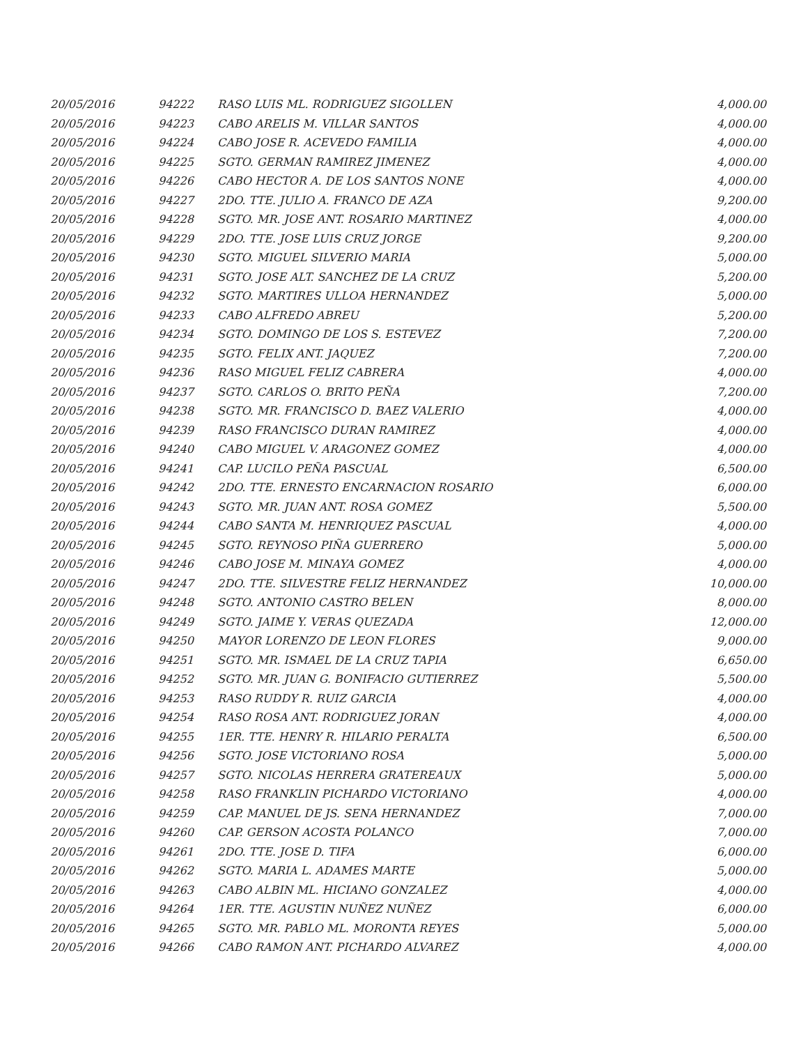| 20/05/2016 | 94222 | RASO LUIS ML. RODRIGUEZ SIGOLLEN | 4,000.00 |
| 20/05/2016 | 94223 | CABO ARELIS M. VILLAR SANTOS | 4,000.00 |
| 20/05/2016 | 94224 | CABO JOSE R. ACEVEDO FAMILIA | 4,000.00 |
| 20/05/2016 | 94225 | SGTO. GERMAN RAMIREZ JIMENEZ | 4,000.00 |
| 20/05/2016 | 94226 | CABO HECTOR A. DE LOS SANTOS NONE | 4,000.00 |
| 20/05/2016 | 94227 | 2DO. TTE. JULIO A. FRANCO DE AZA | 9,200.00 |
| 20/05/2016 | 94228 | SGTO. MR. JOSE ANT. ROSARIO MARTINEZ | 4,000.00 |
| 20/05/2016 | 94229 | 2DO. TTE. JOSE LUIS CRUZ JORGE | 9,200.00 |
| 20/05/2016 | 94230 | SGTO. MIGUEL SILVERIO MARIA | 5,000.00 |
| 20/05/2016 | 94231 | SGTO. JOSE ALT. SANCHEZ DE LA CRUZ | 5,200.00 |
| 20/05/2016 | 94232 | SGTO. MARTIRES ULLOA HERNANDEZ | 5,000.00 |
| 20/05/2016 | 94233 | CABO ALFREDO ABREU | 5,200.00 |
| 20/05/2016 | 94234 | SGTO. DOMINGO DE LOS S. ESTEVEZ | 7,200.00 |
| 20/05/2016 | 94235 | SGTO. FELIX ANT. JAQUEZ | 7,200.00 |
| 20/05/2016 | 94236 | RASO MIGUEL FELIZ CABRERA | 4,000.00 |
| 20/05/2016 | 94237 | SGTO. CARLOS O. BRITO PEÑA | 7,200.00 |
| 20/05/2016 | 94238 | SGTO. MR. FRANCISCO D. BAEZ VALERIO | 4,000.00 |
| 20/05/2016 | 94239 | RASO FRANCISCO DURAN RAMIREZ | 4,000.00 |
| 20/05/2016 | 94240 | CABO MIGUEL V. ARAGONEZ GOMEZ | 4,000.00 |
| 20/05/2016 | 94241 | CAP. LUCILO PEÑA PASCUAL | 6,500.00 |
| 20/05/2016 | 94242 | 2DO. TTE. ERNESTO ENCARNACION ROSARIO | 6,000.00 |
| 20/05/2016 | 94243 | SGTO. MR. JUAN ANT. ROSA GOMEZ | 5,500.00 |
| 20/05/2016 | 94244 | CABO SANTA M. HENRIQUEZ PASCUAL | 4,000.00 |
| 20/05/2016 | 94245 | SGTO. REYNOSO PIÑA GUERRERO | 5,000.00 |
| 20/05/2016 | 94246 | CABO JOSE M. MINAYA GOMEZ | 4,000.00 |
| 20/05/2016 | 94247 | 2DO. TTE. SILVESTRE FELIZ HERNANDEZ | 10,000.00 |
| 20/05/2016 | 94248 | SGTO. ANTONIO CASTRO BELEN | 8,000.00 |
| 20/05/2016 | 94249 | SGTO. JAIME Y. VERAS QUEZADA | 12,000.00 |
| 20/05/2016 | 94250 | MAYOR LORENZO DE LEON FLORES | 9,000.00 |
| 20/05/2016 | 94251 | SGTO. MR. ISMAEL DE LA CRUZ TAPIA | 6,650.00 |
| 20/05/2016 | 94252 | SGTO. MR. JUAN G. BONIFACIO GUTIERREZ | 5,500.00 |
| 20/05/2016 | 94253 | RASO RUDDY R. RUIZ GARCIA | 4,000.00 |
| 20/05/2016 | 94254 | RASO ROSA ANT. RODRIGUEZ JORAN | 4,000.00 |
| 20/05/2016 | 94255 | 1ER. TTE. HENRY R. HILARIO PERALTA | 6,500.00 |
| 20/05/2016 | 94256 | SGTO. JOSE VICTORIANO ROSA | 5,000.00 |
| 20/05/2016 | 94257 | SGTO. NICOLAS HERRERA GRATEREAUX | 5,000.00 |
| 20/05/2016 | 94258 | RASO FRANKLIN PICHARDO VICTORIANO | 4,000.00 |
| 20/05/2016 | 94259 | CAP. MANUEL DE JS. SENA HERNANDEZ | 7,000.00 |
| 20/05/2016 | 94260 | CAP. GERSON ACOSTA POLANCO | 7,000.00 |
| 20/05/2016 | 94261 | 2DO. TTE. JOSE D. TIFA | 6,000.00 |
| 20/05/2016 | 94262 | SGTO. MARIA L. ADAMES MARTE | 5,000.00 |
| 20/05/2016 | 94263 | CABO ALBIN ML. HICIANO GONZALEZ | 4,000.00 |
| 20/05/2016 | 94264 | 1ER. TTE. AGUSTIN NUÑEZ NUÑEZ | 6,000.00 |
| 20/05/2016 | 94265 | SGTO. MR. PABLO ML. MORONTA REYES | 5,000.00 |
| 20/05/2016 | 94266 | CABO RAMON ANT. PICHARDO ALVAREZ | 4,000.00 |